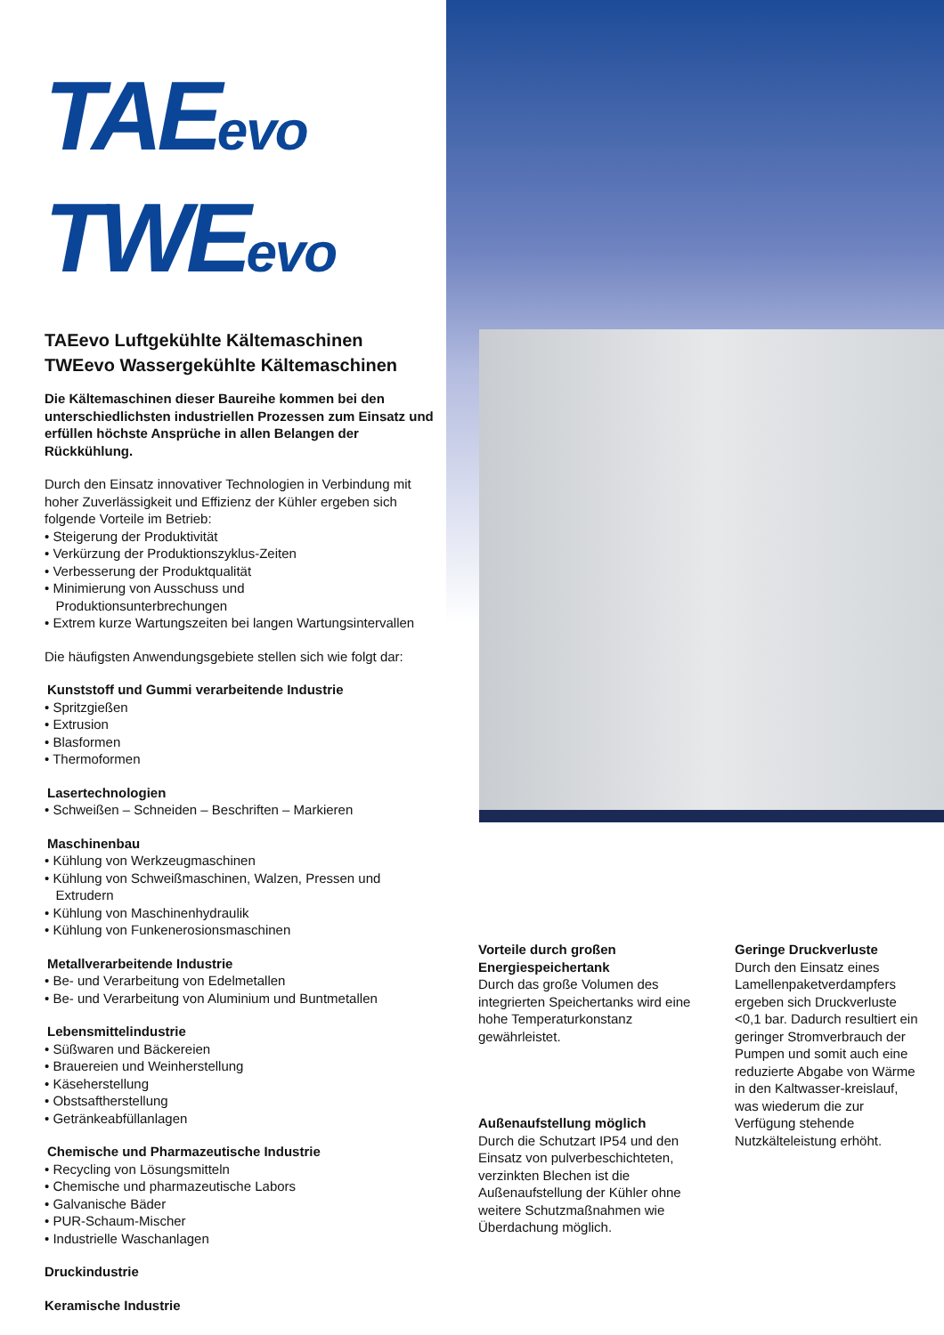TAEevo
TWEevo
TAEevo Luftgekühlte Kältemaschinen
TWEevo Wassergekühlte Kältemaschinen
Die Kältemaschinen dieser Baureihe kommen bei den unterschiedlichsten industriellen Prozessen zum Einsatz und erfüllen höchste Ansprüche in allen Belangen der Rückkühlung.
Durch den Einsatz innovativer Technologien in Verbindung mit hoher Zuverlässigkeit und Effizienz der Kühler ergeben sich folgende Vorteile im Betrieb:
• Steigerung der Produktivität
• Verkürzung der Produktionszyklus-Zeiten
• Verbesserung der Produktqualität
• Minimierung von Ausschuss und
Produktionsunterbrechungen
• Extrem kurze Wartungszeiten bei langen Wartungsintervallen
Die häufigsten Anwendungsgebiete stellen sich wie folgt dar:
Kunststoff und Gummi verarbeitende Industrie
• Spritzgießen
• Extrusion
• Blasformen
• Thermoformen
Lasertechnologien
• Schweißen – Schneiden – Beschriften – Markieren
Maschinenbau
• Kühlung von Werkzeugmaschinen
• Kühlung von Schweißmaschinen, Walzen, Pressen und
Extrudern
• Kühlung von Maschinenhydraulik
• Kühlung von Funkenerosionsmaschinen
Metallverarbeitende Industrie
• Be- und Verarbeitung von Edelmetallen
• Be- und Verarbeitung von Aluminium und Buntmetallen
Lebensmittelindustrie
• Süßwaren und Bäckereien
• Brauereien und Weinherstellung
• Käseherstellung
• Obstsaftherstellung
• Getränkeabfüllanlagen
Chemische und Pharmazeutische Industrie
• Recycling von Lösungsmitteln
• Chemische und pharmazeutische Labors
• Galvanische Bäder
• PUR-Schaum-Mischer
• Industrielle Waschanlagen
Druckindustrie
Keramische Industrie
Vorteile durch großen Energiespeichertank
Durch das große Volumen des integrierten Speichertanks wird eine hohe Temperaturkonstanz gewährleistet.
Außenaufstellung möglich
Durch die Schutzart IP54 und den Einsatz von pulverbeschichteten, verzinkten Blechen ist die Außenaufstellung der Kühler ohne weitere Schutzmaßnahmen wie Überdachung möglich.
Geringe Druckverluste
Durch den Einsatz eines Lamellenpaketverdampfers ergeben sich Druckverluste <0,1 bar. Dadurch resultiert ein geringer Stromverbrauch der Pumpen und somit auch eine reduzierte Abgabe von Wärme in den Kaltwasser-kreislauf, was wiederum die zur Verfügung stehende Nutzkälteleistung erhöht.